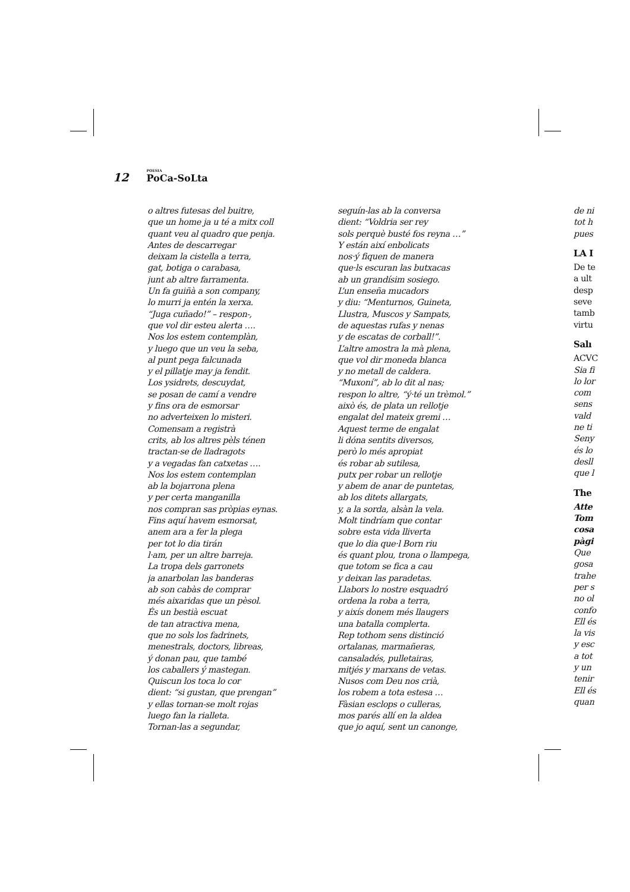12 POESIA
PoCa-SoLta
o altres futesas del buitre,
que un home ja u té a mitx coll
quant veu al quadro que penja.
Antes de descarregar
deixam la cistella a terra,
gat, botiga o carabasa,
junt ab altre farramenta.
Un fa guiñà a son company,
lo murri ja entén la xerxa.
“Juga cuñado!” – respon-,
que vol dir esteu alerta ….
Nos los estem contemplàn,
y luego que un veu la seba,
al punt pega falcunada
y el pillatje may ja fendit.
Los ysidrets, descuydat,
se posan de camí a vendre
y fins ora de esmorsar
no adverteixen lo misteri.
Comensam a registrà
crits, ab los altres pèls ténen
tractan-se de lladragots
y a vegadas fan catxetas ….
Nos los estem contemplan
ab la bojarrona plena
y per certa manganilla
nos compran sas pròpias eynas.
Fins aquí havem esmorsat,
anem ara a fer la plega
per tot lo dia tirán
l·am, per un altre barreja.
La tropa dels garronets
ja anarbolan las banderas
ab son cabàs de comprar
més aixaridas que un pèsol.
És un bestià escuat
de tan atractiva mena,
que no sols los fadrinets,
menestrals, doctors, libreas,
ý donan pau, que també
los caballers ý mastegan.
Quiscun los toca lo cor
dient: “si gustan, que prengan”
y ellas tornan-se molt rojas
luego fan la rialleta.
Tornan-las a segundar,
seguín-las ab la conversa
dient: “Voldria ser rey
sols perquè busté fos reyna …”
Y están així enbolicats
nos·ý fiquen de manera
que·ls escuran las butxacas
ab un grandísim sosiego.
L’un enseña mucadors
y diu: “Menturnos, Guineta,
Llustra, Muscos y Sampats,
de aquestas rufas y nenas
y de escatas de corball!”.
L’altre amostra la mà plena,
que vol dir moneda blanca
y no metall de caldera.
“Muxoní”, ab lo dit al nas;
respon lo altre, “ý·té un trèmol.”
això és, de plata un rellotje
engalat del mateix gremi …
Aquest terme de engalat
li dóna sentits diversos,
però lo més apropiat
és robar ab sutilesa,
putx per robar un rellotje
y abem de anar de puntetas,
ab los ditets allargats,
y, a la sorda, alsàn la vela.
Molt tindríam que contar
sobre esta vida lliverta
que lo dia que·l Born riu
és quant plou, trona o llampega,
que totom se fica a cau
y deixan las paradetas.
Llabors lo nostre esquadró
ordena la roba a terra,
y aixís donem més llaugers
una batalla complerta.
Rep tothom sens distinció
ortalanas, marmañeras,
cansaladés, pulletairas,
mitjés y marxans de vetas.
Nusos com Deu nos crià,
los robem a tota estesa …
Fàsian esclops o culleras,
mos parés allí en la aldea
que jo aquí, sent un canonge,
de ni
tot h
pues
LA I
De te
a ult
desp
seve
tamb
virtu
Salı
ACVC
Sia fi
lo lor
com
sens
vald
ne ti
Seny
és lo
desll
que l
The
Atte
Tom
cosa
pàgi
Que
gosa
trahe
per s
no ol
confo
Ell és
la vis
y esc
a tot
y un
tenir
Ell és
quan